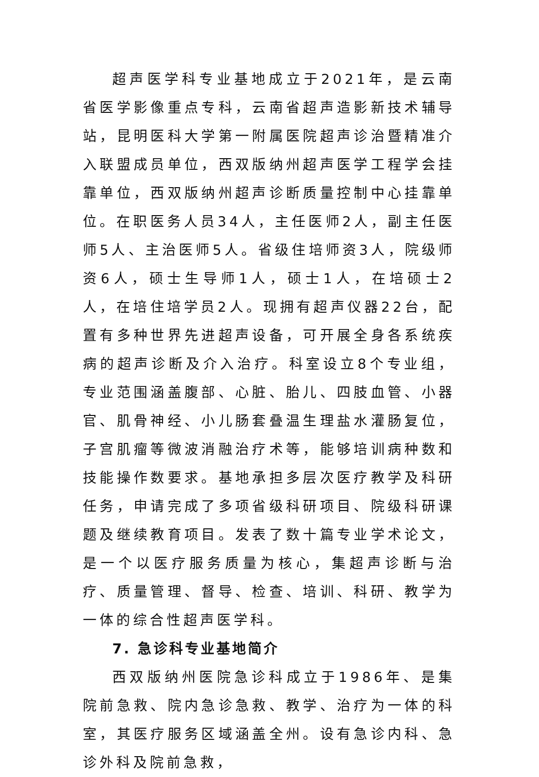超声医学科专业基地成立于2021年，是云南省医学影像重点专科，云南省超声造影新技术辅导站，昆明医科大学第一附属医院超声诊治暨精准介入联盟成员单位，西双版纳州超声医学工程学会挂靠单位，西双版纳州超声诊断质量控制中心挂靠单位。在职医务人员34人，主任医师2人，副主任医师5人、主治医师5人。省级住培师资3人，院级师资6人，硕士生导师1人，硕士1人，在培硕士2人，在培住培学员2人。现拥有超声仪器22台，配置有多种世界先进超声设备，可开展全身各系统疾病的超声诊断及介入治疗。科室设立8个专业组，专业范围涵盖腹部、心脏、胎儿、四肢血管、小器官、肌骨神经、小儿肠套叠温生理盐水灌肠复位，子宫肌瘤等微波消融治疗术等，能够培训病种数和技能操作数要求。基地承担多层次医疗教学及科研任务，申请完成了多项省级科研项目、院级科研课题及继续教育项目。发表了数十篇专业学术论文，是一个以医疗服务质量为核心，集超声诊断与治疗、质量管理、督导、检查、培训、科研、教学为一体的综合性超声医学科。
7. 急诊科专业基地简介
西双版纳州医院急诊科成立于1986年、是集院前急救、院内急诊急救、教学、治疗为一体的科室，其医疗服务区域涵盖全州。设有急诊内科、急诊外科及院前急救，